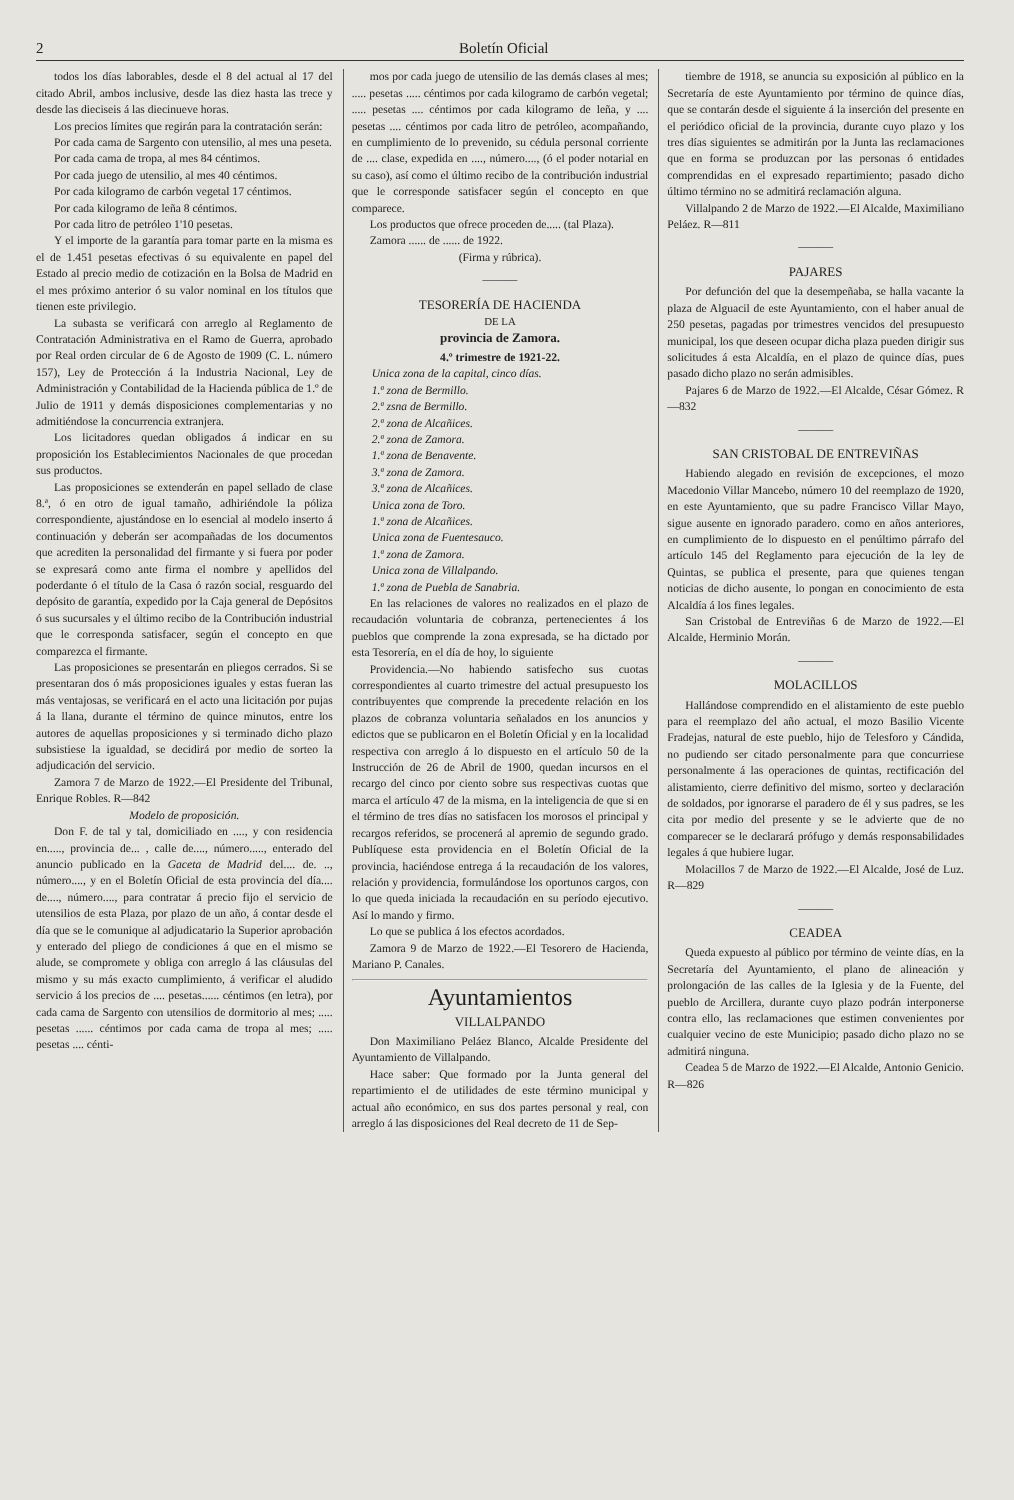2 Boletín Oficial
todos los días laborables, desde el 8 del actual al 17 del citado Abril, ambos inclusive, desde las diez hasta las trece y desde las dieciseis á las diecinueve horas.
Los precios límites que regirán para la contratación serán:
Por cada cama de Sargento con utensilio, al mes una peseta.
Por cada cama de tropa, al mes 84 céntimos.
Por cada juego de utensilio, al mes 40 céntimos.
Por cada kilogramo de carbón vegetal 17 céntimos.
Por cada kilogramo de leña 8 céntimos.
Por cada litro de petróleo 1'10 pesetas.
Y el importe de la garantía para tomar parte en la misma es el de 1.451 pesetas efectivas ó su equivalente en papel del Estado al precio medio de cotización en la Bolsa de Madrid en el mes próximo anterior ó su valor nominal en los títulos que tienen este privilegio.
La subasta se verificará con arreglo al Reglamento de Contratación Administrativa en el Ramo de Guerra, aprobado por Real orden circular de 6 de Agosto de 1909 (C. L. número 157), Ley de Protección á la Industria Nacional, Ley de Administración y Contabilidad de la Hacienda pública de 1.º de Julio de 1911 y demás disposiciones complementarias y no admitiéndose la concurrencia extranjera.
Los licitadores quedan obligados á indicar en su proposición los Establecimientos Nacionales de que procedan sus productos.
Las proposiciones se extenderán en papel sellado de clase 8.ª, ó en otro de igual tamaño, adhiriéndole la póliza correspondiente, ajustándose en lo esencial al modelo inserto á continuación y deberán ser acompañadas de los documentos que acrediten la personalidad del firmante y si fuera por poder se expresará como ante firma el nombre y apellidos del poderdante ó el título de la Casa ó razón social, resguardo del depósito de garantía, expedido por la Caja general de Depósitos ó sus sucursales y el último recibo de la Contribución industrial que le corresponda satisfacer, según el concepto en que comparezca el firmante.
Las proposiciones se presentarán en pliegos cerrados. Si se presentaran dos ó más proposiciones iguales y estas fueran las más ventajosas, se verificará en el acto una licitación por pujas á la llana, durante el término de quince minutos, entre los autores de aquellas proposiciones y si terminado dicho plazo subsistiese la igualdad, se decidirá por medio de sorteo la adjudicación del servicio.
Zamora 7 de Marzo de 1922.—El Presidente del Tribunal, Enrique Robles. R—842
Modelo de proposición.
Don F. de tal y tal, domiciliado en ...., y con residencia en....., provincia de... , calle de...., número....., enterado del anuncio publicado en la Gaceta de Madrid del.... de. .., número...., y en el Boletín Oficial de esta provincia del día.... de...., número...., para contratar á precio fijo el servicio de utensilios de esta Plaza, por plazo de un año, á contar desde el día que se le comunique al adjudicatario la Superior aprobación y enterado del pliego de condiciones á que en el mismo se alude, se compromete y obliga con arreglo á las cláusulas del mismo y su más exacto cumplimiento, á verificar el aludido servicio á los precios de .... pesetas...... céntimos (en letra), por cada cama de Sargento con utensilios de dormitorio al mes; ..... pesetas ...... céntimos por cada cama de tropa al mes; ..... pesetas .... cénti-
mos por cada juego de utensilio de las demás clases al mes; ..... pesetas ..... céntimos por cada kilogramo de carbón vegetal; ..... pesetas .... céntimos por cada kilogramo de leña, y .... pesetas .... céntimos por cada litro de petróleo, acompañando, en cumplimiento de lo prevenido, su cédula personal corriente de .... clase, expedida en ...., número...., (ó el poder notarial en su caso), así como el último recibo de la contribución industrial que le corresponde satisfacer según el concepto en que comparece.
Los productos que ofrece proceden de..... (tal Plaza).
Zamora ...... de ...... de 1922.
(Firma y rúbrica).
———
TESORERÍA DE HACIENDA
DE LA
provincia de Zamora.
4.º trimestre de 1921-22.
Unica zona de la capital, cinco días.
1.ª zona de Bermillo.
2.ª zsna de Bermillo.
2.ª zona de Alcañices.
2.ª zona de Zamora.
1.ª zona de Benavente.
3.ª zona de Zamora.
3.ª zona de Alcañices.
Unica zona de Toro.
1.ª zona de Alcañices.
Unica zona de Fuentesauco.
1.ª zona de Zamora.
Unica zona de Villalpando.
1.ª zona de Puebla de Sanabria.
En las relaciones de valores no realizados en el plazo de recaudación voluntaria de cobranza, pertenecientes á los pueblos que comprende la zona expresada, se ha dictado por esta Tesorería, en el día de hoy, lo siguiente
Providencia.—No habiendo satisfecho sus cuotas correspondientes al cuarto trimestre del actual presupuesto los contribuyentes que comprende la precedente relación en los plazos de cobranza voluntaria señalados en los anuncios y edictos que se publicaron en el Boletín Oficial y en la localidad respectiva con arreglo á lo dispuesto en el artículo 50 de la Instrucción de 26 de Abril de 1900, quedan incursos en el recargo del cinco por ciento sobre sus respectivas cuotas que marca el artículo 47 de la misma, en la inteligencia de que si en el término de tres días no satisfacen los morosos el principal y recargos referidos, se procenerá al apremio de segundo grado. Publíquese esta providencia en el Boletín Oficial de la provincia, haciéndose entrega á la recaudación de los valores, relación y providencia, formulándose los oportunos cargos, con lo que queda iniciada la recaudación en su período ejecutivo. Así lo mando y firmo.
Lo que se publica á los efectos acordados.
Zamora 9 de Marzo de 1922.—El Tesorero de Hacienda, Mariano P. Canales.
Ayuntamientos
VILLALPANDO
Don Maximiliano Peláez Blanco, Alcalde Presidente del Ayuntamiento de Villalpando.
Hace saber: Que formado por la Junta general del repartimiento el de utilidades de este término municipal y actual año económico, en sus dos partes personal y real, con arreglo á las disposiciones del Real decreto de 11 de Sep-
tiembre de 1918, se anuncia su exposición al público en la Secretaría de este Ayuntamiento por término de quince días, que se contarán desde el siguiente á la inserción del presente en el periódico oficial de la provincia, durante cuyo plazo y los tres días siguientes se admitirán por la Junta las reclamaciones que en forma se produzcan por las personas ó entidades comprendidas en el expresado repartimiento; pasado dicho último término no se admitirá reclamación alguna.
Villalpando 2 de Marzo de 1922.—El Alcalde, Maximiliano Peláez. R—811
———
PAJARES
Por defunción del que la desempeñaba, se halla vacante la plaza de Alguacil de este Ayuntamiento, con el haber anual de 250 pesetas, pagadas por trimestres vencidos del presupuesto municipal, los que deseen ocupar dicha plaza pueden dirigir sus solicitudes á esta Alcaldía, en el plazo de quince días, pues pasado dicho plazo no serán admisibles.
Pajares 6 de Marzo de 1922.—El Alcalde, César Gómez. R—832
———
SAN CRISTOBAL DE ENTREVIÑAS
Habiendo alegado en revisión de excepciones, el mozo Macedonio Villar Mancebo, número 10 del reemplazo de 1920, en este Ayuntamiento, que su padre Francisco Villar Mayo, sigue ausente en ignorado paradero. como en años anteriores, en cumplimiento de lo dispuesto en el penúltimo párrafo del artículo 145 del Reglamento para ejecución de la ley de Quintas, se publica el presente, para que quienes tengan noticias de dicho ausente, lo pongan en conocimiento de esta Alcaldía á los fines legales.
San Cristobal de Entreviñas 6 de Marzo de 1922.—El Alcalde, Herminio Morán.
———
MOLACILLOS
Hallándose comprendido en el alistamiento de este pueblo para el reemplazo del año actual, el mozo Basilio Vicente Fradejas, natural de este pueblo, hijo de Telesforo y Cándida, no pudiendo ser citado personalmente para que concurriese personalmente á las operaciones de quintas, rectificación del alistamiento, cierre definitivo del mismo, sorteo y declaración de soldados, por ignorarse el paradero de él y sus padres, se les cita por medio del presente y se le advierte que de no comparecer se le declarará prófugo y demás responsabilidades legales á que hubiere lugar.
Molacillos 7 de Marzo de 1922.—El Alcalde, José de Luz. R—829
———
CEADEA
Queda expuesto al público por término de veinte días, en la Secretaría del Ayuntamiento, el plano de alineación y prolongación de las calles de la Iglesia y de la Fuente, del pueblo de Arcillera, durante cuyo plazo podrán interponerse contra ello, las reclamaciones que estimen convenientes por cualquier vecino de este Municipio; pasado dicho plazo no se admitirá ninguna.
Ceadea 5 de Marzo de 1922.—El Alcalde, Antonio Genicio. R—826